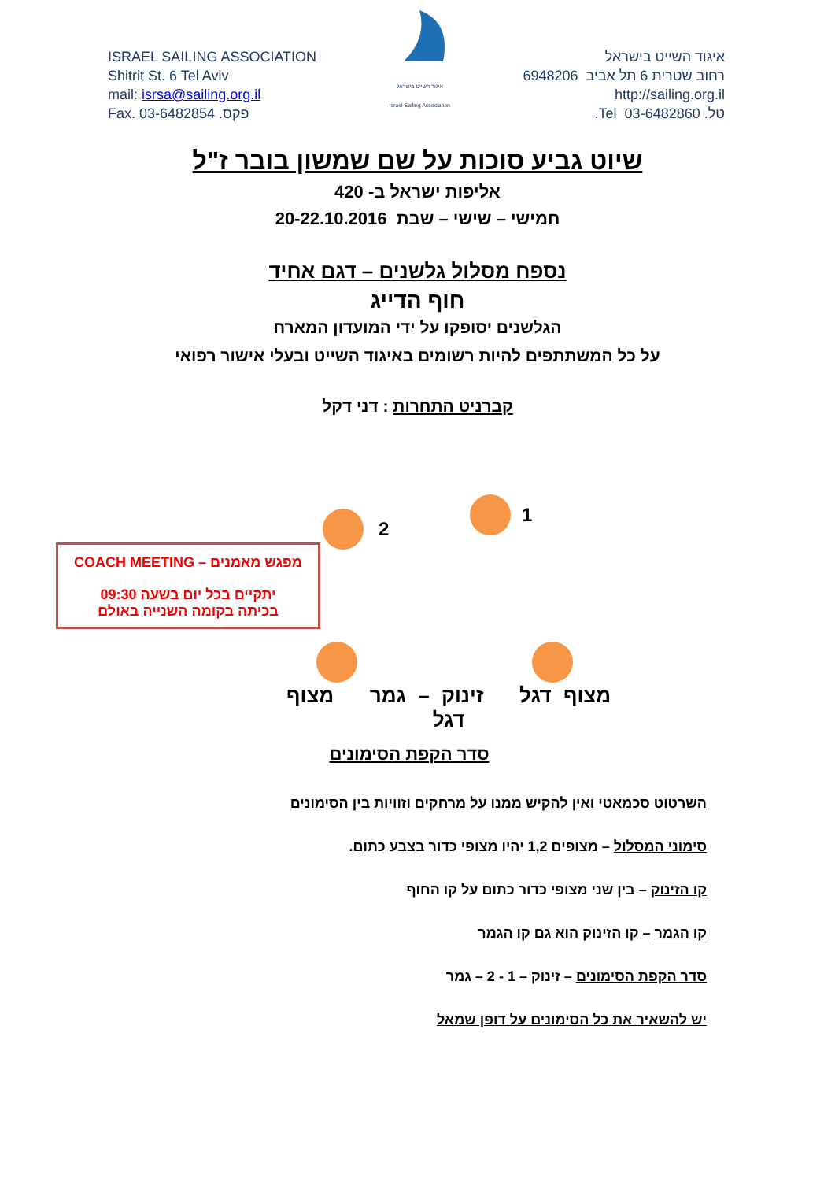ISRAEL SAILING ASSOCIATION
Shitrit St. 6 Tel Aviv
mail: isrsa@sailing.org.il
Fax. 03-6482854 .פקס
איגוד השייט בישראל
Israel Sailing Association
איגוד השייט בישראל
רחוב שטרית 6 תל אביב 6948206
http://sailing.org.il
טל. 03-6482860 Tel.
שיוט גביע סוכות על שם שמשון בובר ז"ל
אליפות ישראל ב- 420
חמישי – שישי – שבת 20-22.10.2016
נספח מסלול גלשנים – דגם אחיד
חוף הדייג
הגלשנים יסופקו על ידי המועדון המארח
על כל המשתתפים להיות רשומים באיגוד השייט ובעלי אישור רפואי
קברניט התחרות : דני דקל
1
2
מפגש מאמנים – COACH MEETING
יתקיים בכל יום בשעה 09:30
בכיתה בקומה השנייה באולם
מצוף דגל זינוק – גמר מצוף דגל
סדר הקפת הסימונים
השרטוט סכמאטי ואין להקיש ממנו על מרחקים וזוויות בין הסימונים
סימוני המסלול – מצופים 1,2 יהיו מצופי כדור בצבע כתום.
קו הזינוק – בין שני מצופי כדור כתום על קו החוף
קו הגמר – קו הזינוק הוא גם קו הגמר
סדר הקפת הסימונים – זינוק – 1 - 2 – גמר
יש להשאיר את כל הסימונים על דופן שמאל